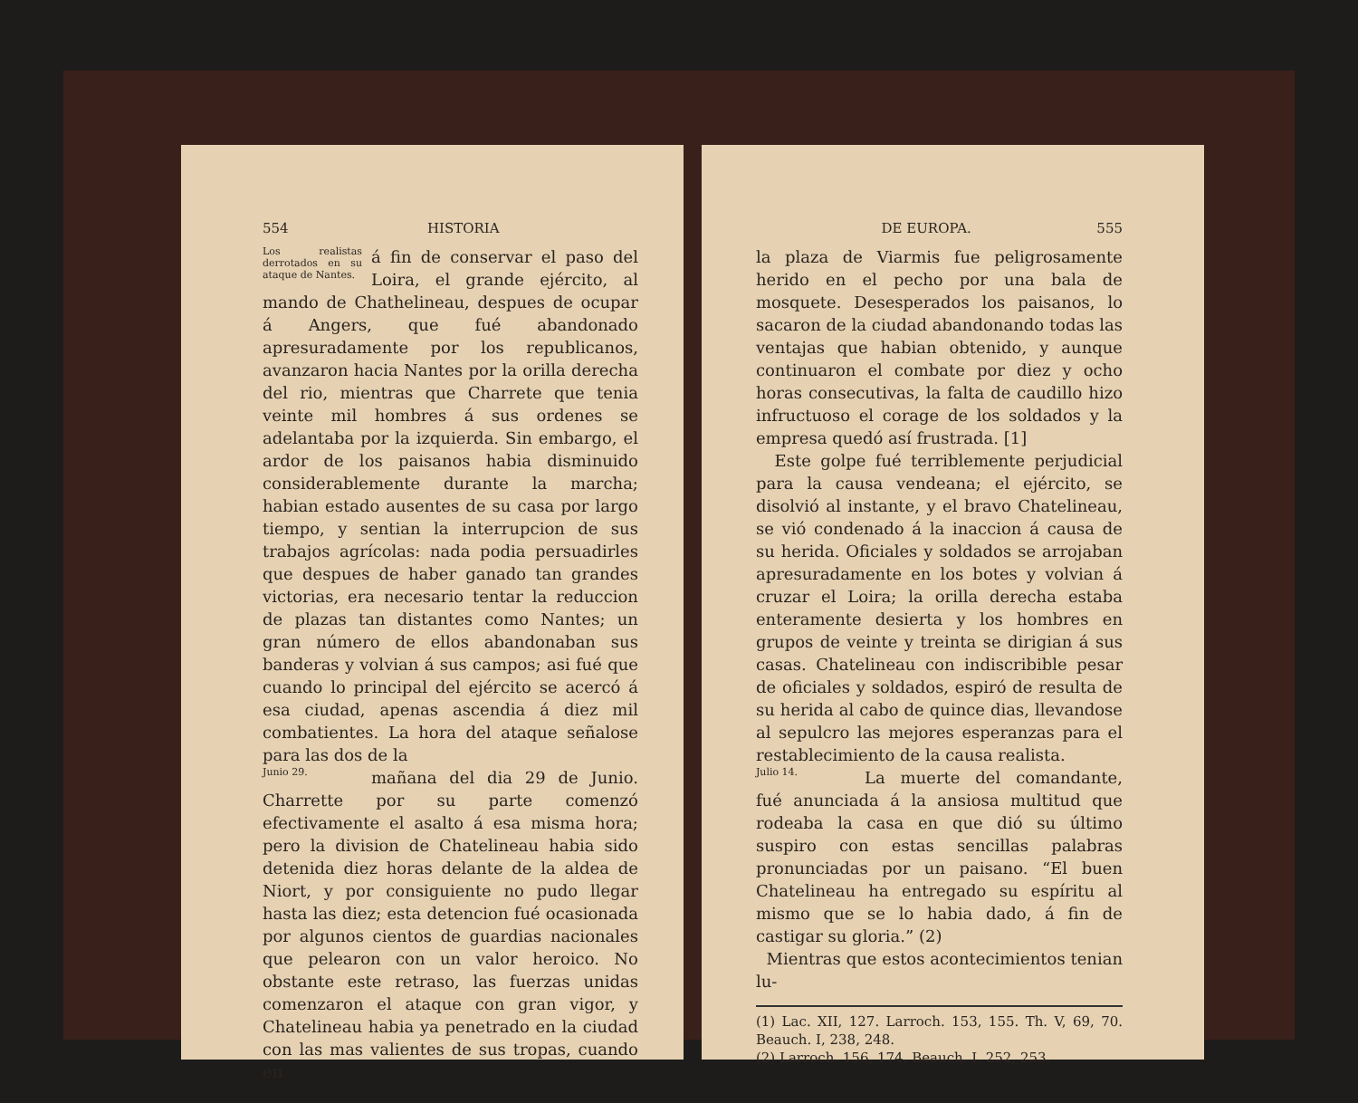554 HISTORIA
Los realistas derrotados en su ataque de Nantes.
á fin de conservar el paso del Loira, el grande ejército, al mando de Chathelineau, despues de ocupar á Angers, que fué abandonado apresuradamente por los republicanos, avanzaron hacia Nantes por la orilla derecha del rio, mientras que Charrete que tenia veinte mil hombres á sus ordenes se adelantaba por la izquierda. Sin embargo, el ardor de los paisanos habia disminuido considerablemente durante la marcha; habian estado ausentes de su casa por largo tiempo, y sentian la interrupcion de sus trabajos agrícolas: nada podia persuadirles que despues de haber ganado tan grandes victorias, era necesario tentar la reduccion de plazas tan distantes como Nantes; un gran número de ellos abandonaban sus banderas y volvian á sus campos; asi fué que cuando lo principal del ejército se acercó á esa ciudad, apenas ascendia á diez mil combatientes. La hora del ataque señalose para las dos de la
Junio 29.
mañana del dia 29 de Junio. Charrette por su parte comenzó efectivamente el asalto á esa misma hora; pero la division de Chatelineau habia sido detenida diez horas delante de la aldea de Niort, y por consiguiente no pudo llegar hasta las diez; esta detencion fué ocasionada por algunos cientos de guardias nacionales que pelearon con un valor heroico. No obstante este retraso, las fuerzas unidas comenzaron el ataque con gran vigor, y Chatelineau habia ya penetrado en la ciudad con las mas valientes de sus tropas, cuando en
DE EUROPA. 555
la plaza de Viarmis fue peligrosamente herido en el pecho por una bala de mosquete. Desesperados los paisanos, lo sacaron de la ciudad abandonando todas las ventajas que habian obtenido, y aunque continuaron el combate por diez y ocho horas consecutivas, la falta de caudillo hizo infructuoso el corage de los soldados y la empresa quedó así frustrada. [1]
Este golpe fué terriblemente perjudicial para la causa vendeana; el ejército, se disolvió al instante, y el bravo Chatelineau, se vió condenado á la inaccion á causa de su herida. Oficiales y soldados se arrojaban apresuradamente en los botes y volvian á cruzar el Loira; la orilla derecha estaba enteramente desierta y los hombres en grupos de veinte y treinta se dirigian á sus casas. Chatelineau con indiscribible pesar de oficiales y soldados, espiró de resulta de su herida al cabo de quince dias, llevandose al sepulcro las mejores esperanzas para el restablecimiento de la causa realista.
Julio 14.
La muerte del comandante, fué anunciada á la ansiosa multitud que rodeaba la casa en que dió su último suspiro con estas sencillas palabras pronunciadas por un paisano. “El buen Chatelineau ha entregado su espíritu al mismo que se lo habia dado, á fin de castigar su gloria.” (2)
Mientras que estos acontecimientos tenian lu-
(1) Lac. XII, 127. Larroch. 153, 155. Th. V, 69, 70. Beauch. I, 238, 248.
(2) Larroch. 156, 174. Beauch. I, 252, 253.